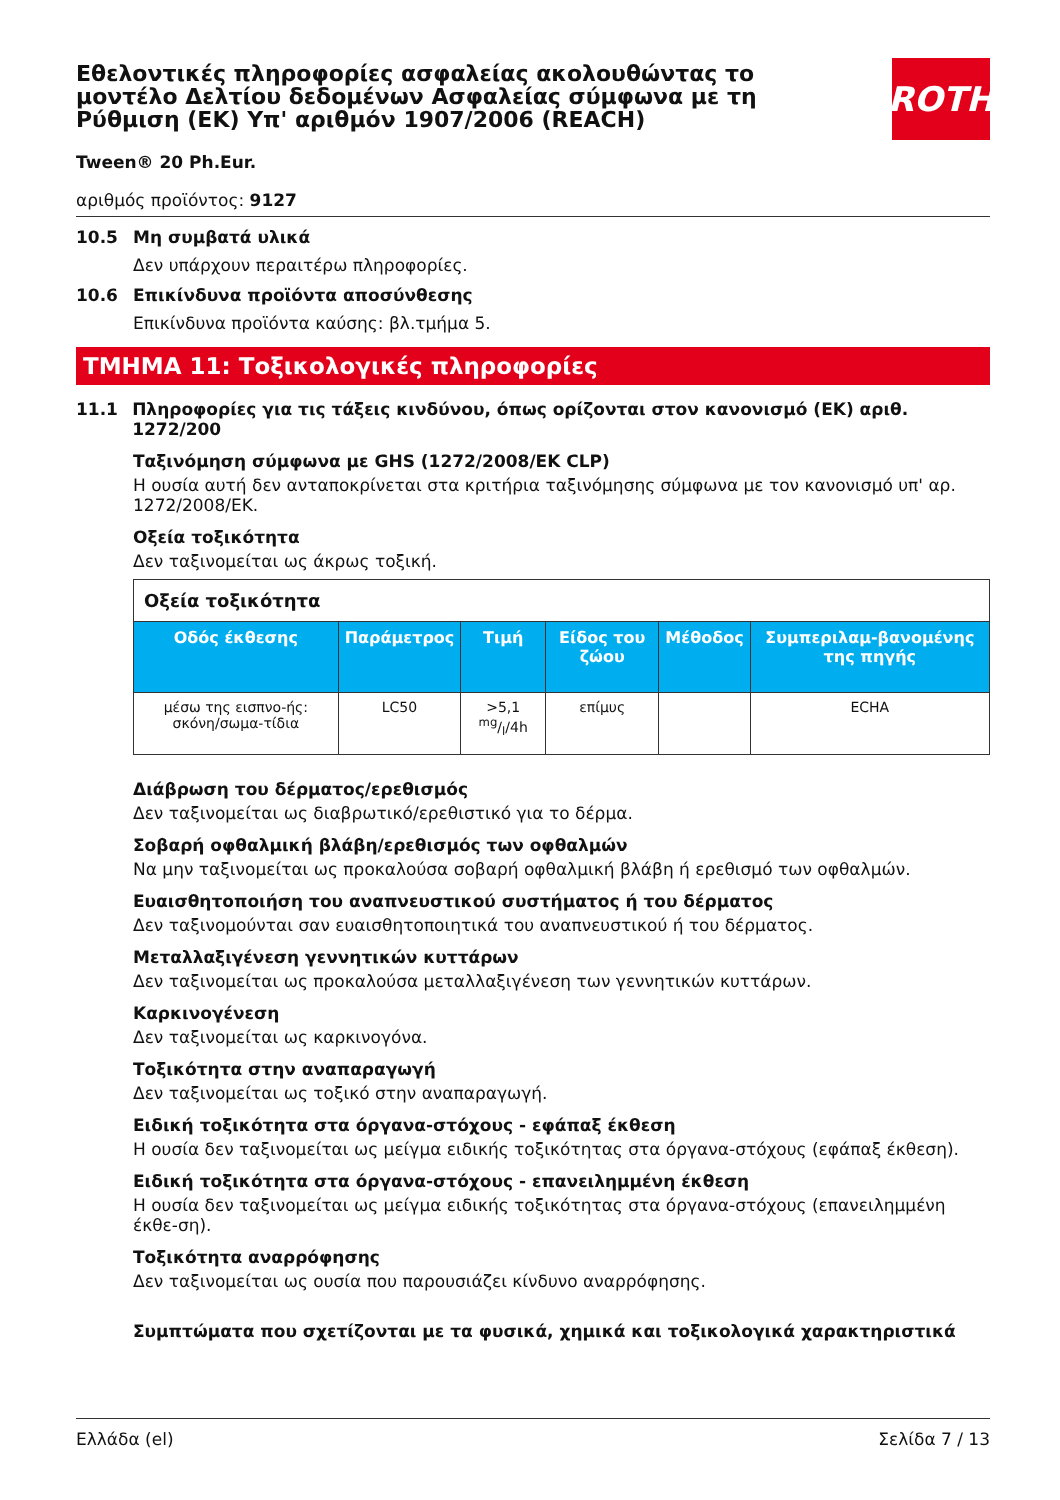Εθελοντικές πληροφορίες ασφαλείας ακολουθώντας το μοντέλο Δελτίου δεδομένων Ασφαλείας σύμφωνα με τη Ρύθμιση (ΕΚ) Υπ' αριθμόν 1907/2006 (REACH)
ROTH
Tween® 20 Ph.Eur.
αριθμός προϊόντος: 9127
10.5 Μη συμβατά υλικά
Δεν υπάρχουν περαιτέρω πληροφορίες.
10.6 Επικίνδυνα προϊόντα αποσύνθεσης
Επικίνδυνα προϊόντα καύσης: βλ.τμήμα 5.
ΤΜΗΜΑ 11: Τοξικολογικές πληροφορίες
11.1 Πληροφορίες για τις τάξεις κινδύνου, όπως ορίζονται στον κανονισμό (ΕΚ) αριθ. 1272/200
Ταξινόμηση σύμφωνα με GHS (1272/2008/ΕΚ CLP)
Η ουσία αυτή δεν ανταποκρίνεται στα κριτήρια ταξινόμησης σύμφωνα με τον κανονισμό υπ' αρ. 1272/2008/ΕΚ.
Οξεία τοξικότητα
Δεν ταξινομείται ως άκρως τοξική.
| Οξεία τοξικότητα | | | | | |
| Οδός έκθεσης | Παράμετρος | Τιμή | Είδος του ζώου | Μέθοδος | Συμπεριλαμ-βανομένης της πηγής |
| μέσω της εισπνο-ής: σκόνη/σωμα-τίδια | LC50 | >5,1 mg/l/4h | επίμυς | | ECHA |
Διάβρωση του δέρματος/ερεθισμός
Δεν ταξινομείται ως διαβρωτικό/ερεθιστικό για το δέρμα.
Σοβαρή οφθαλμική βλάβη/ερεθισμός των οφθαλμών
Να μην ταξινομείται ως προκαλούσα σοβαρή οφθαλμική βλάβη ή ερεθισμό των οφθαλμών.
Ευαισθητοποιήση του αναπνευστικού συστήματος ή του δέρματος
Δεν ταξινομούνται σαν ευαισθητοποιητικά του αναπνευστικού ή του δέρματος.
Μεταλλαξιγένεση γεννητικών κυττάρων
Δεν ταξινομείται ως προκαλούσα μεταλλαξιγένεση των γεννητικών κυττάρων.
Καρκινογένεση
Δεν ταξινομείται ως καρκινογόνα.
Τοξικότητα στην αναπαραγωγή
Δεν ταξινομείται ως τοξικό στην αναπαραγωγή.
Ειδική τοξικότητα στα όργανα-στόχους - εφάπαξ έκθεση
Η ουσία δεν ταξινομείται ως μείγμα ειδικής τοξικότητας στα όργανα-στόχους (εφάπαξ έκθεση).
Ειδική τοξικότητα στα όργανα-στόχους - επανειλημμένη έκθεση
Η ουσία δεν ταξινομείται ως μείγμα ειδικής τοξικότητας στα όργανα-στόχους (επανειλημμένη έκθε-ση).
Τοξικότητα αναρρόφησης
Δεν ταξινομείται ως ουσία που παρουσιάζει κίνδυνο αναρρόφησης.
Συμπτώματα που σχετίζονται με τα φυσικά, χημικά και τοξικολογικά χαρακτηριστικά
Ελλάδα (el) Σελίδα 7 / 13